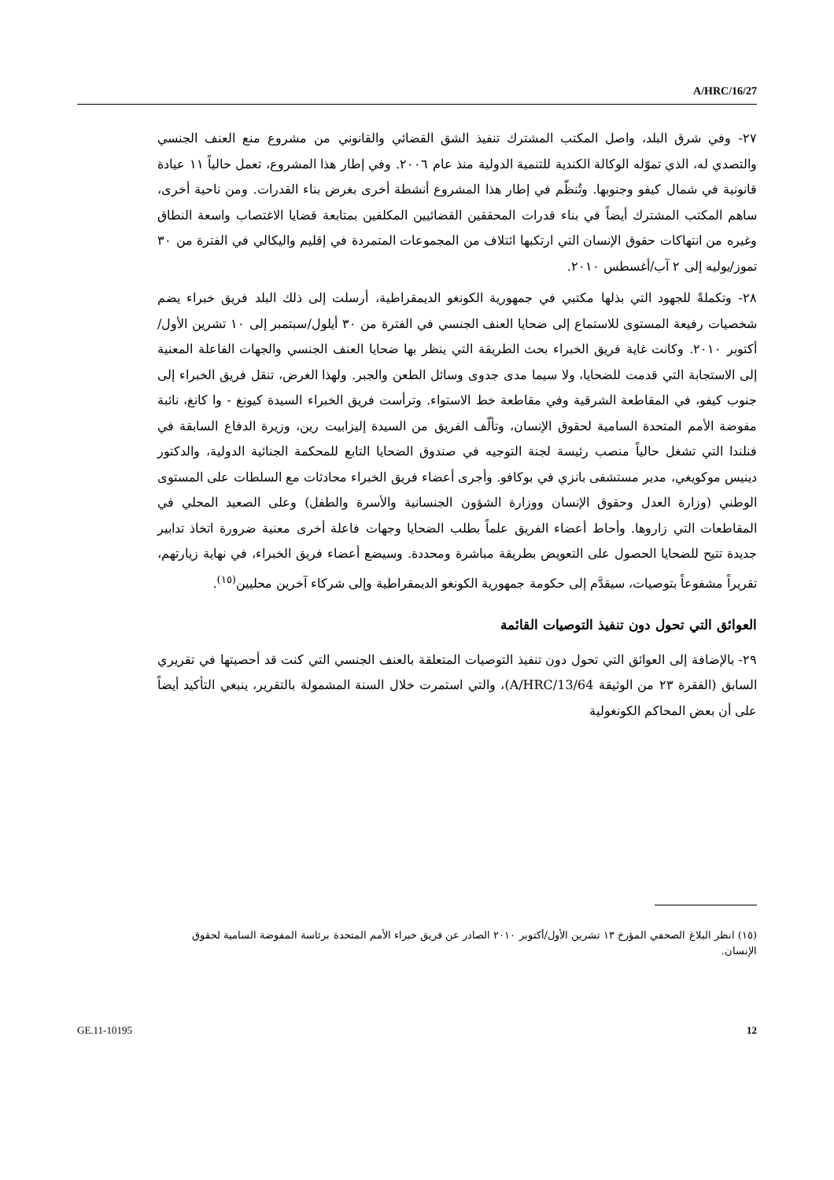A/HRC/16/27
٢٧- وفي شرق البلد، واصل المكتب المشترك تنفيذ الشق القضائي والقانوني من مشروع منع العنف الجنسي والتصدي له، الذي تموّله الوكالة الكندية للتنمية الدولية منذ عام ٢٠٠٦. وفي إطار هذا المشروع، تعمل حالياً ١١ عيادة قانونية في شمال كيفو وجنوبها. وتُنظّم في إطار هذا المشروع أنشطة أخرى بغرض بناء القدرات. ومن ناحية أخرى، ساهم المكتب المشترك أيضاً في بناء قدرات المحققين القضائيين المكلفين بمتابعة قضايا الاغتصاب واسعة النطاق وغيره من انتهاكات حقوق الإنسان التي ارتكبها ائتلاف من المجموعات المتمردة في إقليم واليكالي في الفترة من ٣٠ تموز/يوليه إلى ٢ آب/أغسطس ٢٠١٠.
٢٨- وتكملةً للجهود التي بذلها مكتبي في جمهورية الكونغو الديمقراطية، أرسلت إلى ذلك البلد فريق خبراء يضم شخصيات رفيعة المستوى للاستماع إلى ضحايا العنف الجنسي في الفترة من ٣٠ أيلول/سبتمبر إلى ١٠ تشرين الأول/أكتوبر ٢٠١٠. وكانت غاية فريق الخبراء بحث الطريقة التي ينظر بها ضحايا العنف الجنسي والجهات الفاعلة المعنية إلى الاستجابة التي قدمت للضحايا، ولا سيما مدى جدوى وسائل الطعن والجبر. ولهذا الغرض، تنقل فريق الخبراء إلى جنوب كيفو، في المقاطعة الشرقية وفي مقاطعة خط الاستواء. وترأست فريق الخبراء السيدة كيونغ - وا كانغ، نائبة مفوضة الأمم المتحدة السامية لحقوق الإنسان، وتألّف الفريق من السيدة إليزابيت رين، وزيرة الدفاع السابقة في فنلندا التي تشغل حالياً منصب رئيسة لجنة التوجيه في صندوق الضحايا التابع للمحكمة الجنائية الدولية، والدكتور دينيس موكويغي، مدير مستشفى بانزي في بوكافو. وأجرى أعضاء فريق الخبراء محادثات مع السلطات على المستوى الوطني (وزارة العدل وحقوق الإنسان ووزارة الشؤون الجنسانية والأسرة والطفل) وعلى الصعيد المحلي في المقاطعات التي زاروها. وأحاط أعضاء الفريق علماً بطلب الضحايا وجهات فاعلة أخرى معنية ضرورة اتخاذ تدابير جديدة تتيح للضحايا الحصول على التعويض بطريقة مباشرة ومحددة. وسيضع أعضاء فريق الخبراء، في نهاية زيارتهم، تقريراً مشفوعاً بتوصيات، سيقدَّم إلى حكومة جمهورية الكونغو الديمقراطية وإلى شركاء آخرين محليين<sup>(١٥)</sup>.
العوائق التي تحول دون تنفيذ التوصيات القائمة
٢٩- بالإضافة إلى العوائق التي تحول دون تنفيذ التوصيات المتعلقة بالعنف الجنسي التي كنت قد أحصيتها في تقريري السابق (الفقرة ٢٣ من الوثيقة A/HRC/13/64)، والتي استمرت خلال السنة المشمولة بالتقرير، ينبغي التأكيد أيضاً على أن بعض المحاكم الكونغولية
(١٥) انظر البلاغ الصحفي المؤرخ ١٣ تشرين الأول/أكتوبر ٢٠١٠ الصادر عن فريق خبراء الأمم المتحدة برئاسة المفوضة السامية لحقوق الإنسان.
GE.11-10195 12